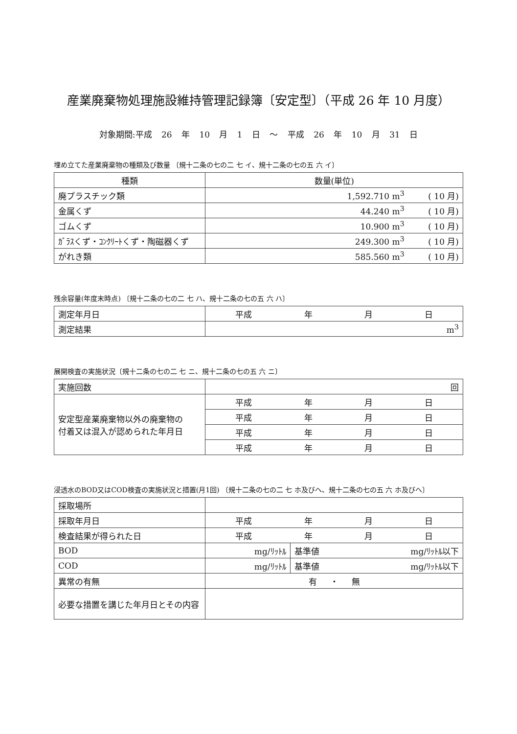産業廃棄物処理施設維持管理記録簿〔安定型〕（平成 26 年 10 月度）
対象期間:平成 26 年 10 月 1 日 ～ 平成 26 年 10 月 31 日
埋め立てた産業廃棄物の種類及び数量 〔規十二条の七の二 七 イ、規十二条の七の五 六 イ〕
| 種類 | 数量(単位) |
| --- | --- |
| 廃プラスチック類 | 1,592.710 m<sup>3</sup> ( 10 月) |
| 金属くず | 44.240 m<sup>3</sup> ( 10 月) |
| ゴムくず | 10.900 m<sup>3</sup> ( 10 月) |
| ｶﾞﾗｽくず・ｺﾝｸﾘｰﾄくず・陶磁器くず | 249.300 m<sup>3</sup> ( 10 月) |
| がれき類 | 585.560 m<sup>3</sup> ( 10 月) |
残余容量(年度末時点) 〔規十二条の七の二 七 ハ、規十二条の七の五 六 ハ〕
| 測定年月日 | 平成 年 月 日 |
| 測定結果 | m<sup>3</sup> |
展開検査の実施状況〔規十二条の七の二 七 ニ、規十二条の七の五 六 ニ〕
| 実施回数 | 回 |
| 安定型産業廃棄物以外の廃棄物の 付着又は混入が認められた年月日 | 平成 年 月 日 |
| | 平成 年 月 日 |
| | 平成 年 月 日 |
| | 平成 年 月 日 |
浸透水のBOD又はCOD検査の実施状況と措置(月1回) 〔規十二条の七の二 七 ホ及びヘ、規十二条の七の五 六 ホ及びヘ〕
| 採取場所 | | |
| 採取年月日 | 平成 年 月 日 | |
| 検査結果が得られた日 | 平成 年 月 日 | |
| BOD | mg/ﾘｯﾄﾙ | 基準値 mg/ﾘｯﾄﾙ以下 |
| COD | mg/ﾘｯﾄﾙ | 基準値 mg/ﾘｯﾄﾙ以下 |
| 異常の有無 | 有 ・ 無 | |
| 必要な措置を講じた年月日とその内容 | | |